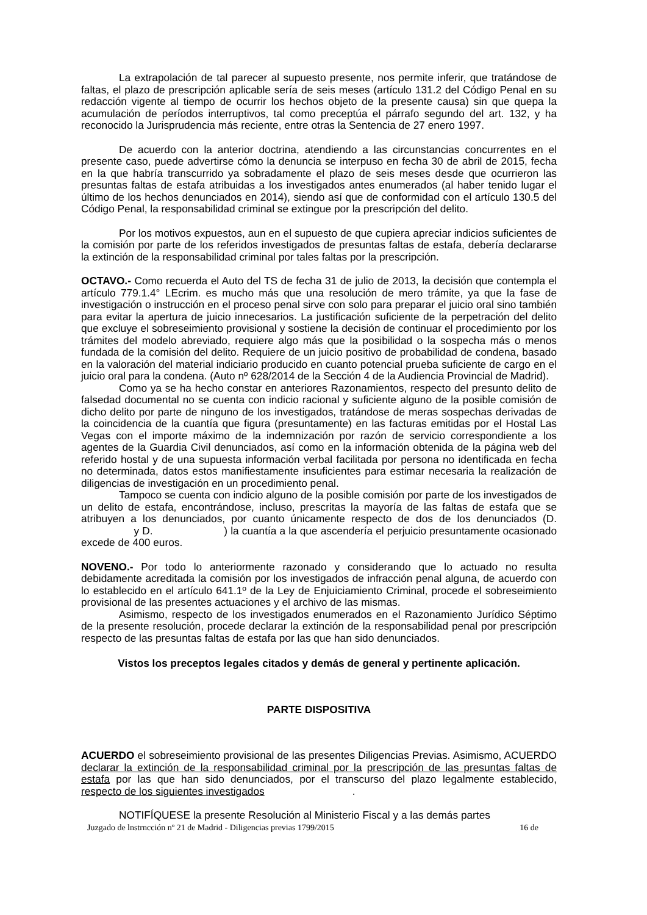La extrapolación de tal parecer al supuesto presente, nos permite inferir, que tratándose de faltas, el plazo de prescripción aplicable sería de seis meses (artículo 131.2 del Código Penal en su redacción vigente al tiempo de ocurrir los hechos objeto de la presente causa) sin que quepa la acumulación de períodos interruptivos, tal como preceptúa el párrafo segundo del art. 132, y ha reconocido la Jurisprudencia más reciente, entre otras la Sentencia de 27 enero 1997.
De acuerdo con la anterior doctrina, atendiendo a las circunstancias concurrentes en el presente caso, puede advertirse cómo la denuncia se interpuso en fecha 30 de abril de 2015, fecha en la que habría transcurrido ya sobradamente el plazo de seis meses desde que ocurrieron las presuntas faltas de estafa atribuidas a los investigados antes enumerados (al haber tenido lugar el último de los hechos denunciados en 2014), siendo así que de conformidad con el artículo 130.5 del Código Penal, la responsabilidad criminal se extingue por la prescripción del delito.
Por los motivos expuestos, aun en el supuesto de que cupiera apreciar indicios suficientes de la comisión por parte de los referidos investigados de presuntas faltas de estafa, debería declararse la extinción de la responsabilidad criminal por tales faltas por la prescripción.
OCTAVO.- Como recuerda el Auto del TS de fecha 31 de julio de 2013, la decisión que contempla el artículo 779.1.4° LEcrim. es mucho más que una resolución de mero trámite, ya que la fase de investigación o instrucción en el proceso penal sirve con solo para preparar el juicio oral sino también para evitar la apertura de juicio innecesarios. La justificación suficiente de la perpetración del delito que excluye el sobreseimiento provisional y sostiene la decisión de continuar el procedimiento por los trámites del modelo abreviado, requiere algo más que la posibilidad o la sospecha más o menos fundada de la comisión del delito. Requiere de un juicio positivo de probabilidad de condena, basado en la valoración del material indiciario producido en cuanto potencial prueba suficiente de cargo en el juicio oral para la condena. (Auto nº 628/2014 de la Sección 4 de la Audiencia Provincial de Madrid).
Como ya se ha hecho constar en anteriores Razonamientos, respecto del presunto delito de falsedad documental no se cuenta con indicio racional y suficiente alguno de la posible comisión de dicho delito por parte de ninguno de los investigados, tratándose de meras sospechas derivadas de la coincidencia de la cuantía que figura (presuntamente) en las facturas emitidas por el Hostal Las Vegas con el importe máximo de la indemnización por razón de servicio correspondiente a los agentes de la Guardia Civil denunciados, así como en la información obtenida de la página web del referido hostal y de una supuesta información verbal facilitada por persona no identificada en fecha no determinada, datos estos manifiestamente insuficientes para estimar necesaria la realización de diligencias de investigación en un procedimiento penal.
Tampoco se cuenta con indicio alguno de la posible comisión por parte de los investigados de un delito de estafa, encontrándose, incluso, prescritas la mayoría de las faltas de estafa que se atribuyen a los denunciados, por cuanto únicamente respecto de dos de los denunciados (D. y D. ) la cuantía a la que ascendería el perjuicio presuntamente ocasionado excede de 400 euros.
NOVENO.- Por todo lo anteriormente razonado y considerando que lo actuado no resulta debidamente acreditada la comisión por los investigados de infracción penal alguna, de acuerdo con lo establecido en el artículo 641.1º de la Ley de Enjuiciamiento Criminal, procede el sobreseimiento provisional de las presentes actuaciones y el archivo de las mismas.
Asimismo, respecto de los investigados enumerados en el Razonamiento Jurídico Séptimo de la presente resolución, procede declarar la extinción de la responsabilidad penal por prescripción respecto de las presuntas faltas de estafa por las que han sido denunciados.
Vistos los preceptos legales citados y demás de general y pertinente aplicación.
PARTE DISPOSITIVA
ACUERDO el sobreseimiento provisional de las presentes Diligencias Previas. Asimismo, ACUERDO declarar la extinción de la responsabilidad criminal por la prescripción de las presuntas faltas de estafa por las que han sido denunciados, por el transcurso del plazo legalmente establecido, respecto de los siguientes investigados .
NOTIFÍQUESE la presente Resolución al Ministerio Fiscal y a las demás partes
Juzgado de lnstrncción nº 21 de Madrid - Diligencias previas 1799/2015 16 de